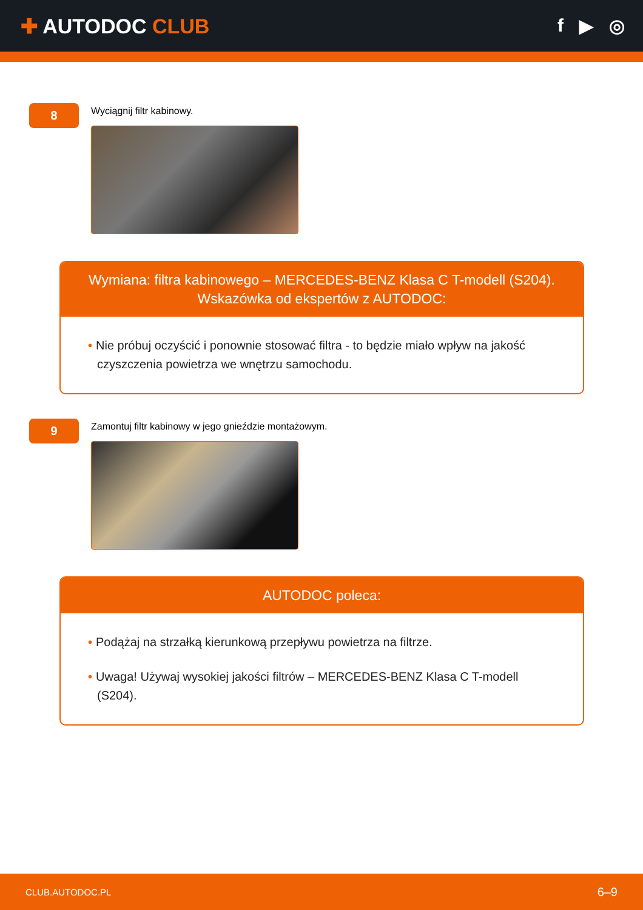✚ AUTODOC CLUB f ▶ ◎
8
Wyciągnij filtr kabinowy.
Wymiana: filtra kabinowego – MERCEDES-BENZ Klasa C T-modell (S204).
Wskazówka od ekspertów z AUTODOC:
• Nie próbuj oczyścić i ponownie stosować filtra - to będzie miało wpływ na jakość czyszczenia powietrza we wnętrzu samochodu.
9
Zamontuj filtr kabinowy w jego gnieździe montażowym.
AUTODOC poleca:
• Podążaj na strzałką kierunkową przepływu powietrza na filtrze.
• Uwaga! Używaj wysokiej jakości filtrów – MERCEDES-BENZ Klasa C T-modell (S204).
CLUB.AUTODOC.PL 6–9